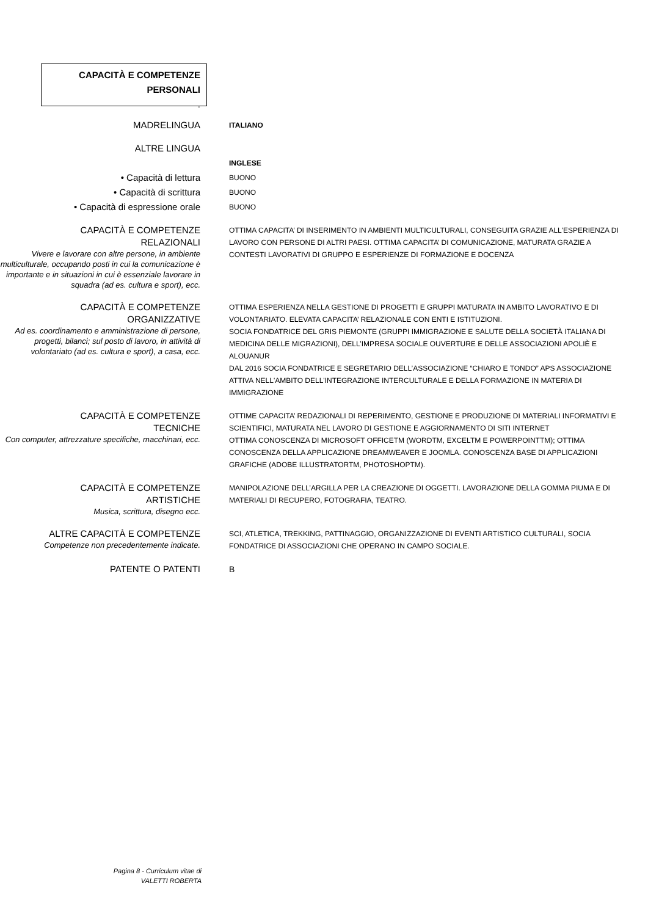CAPACITÀ E COMPETENZE
PERSONALI
.
MADRELINGUA
ITALIANO
ALTRE LINGUA
INGLESE
• Capacità di lettura
BUONO
• Capacità di scrittura
BUONO
• Capacità di espressione orale
BUONO
CAPACITÀ E COMPETENZE
RELAZIONALI
Vivere e lavorare con altre persone, in ambiente multiculturale, occupando posti in cui la comunicazione è importante e in situazioni in cui è essenziale lavorare in squadra (ad es. cultura e sport), ecc.
OTTIMA CAPACITA’ DI INSERIMENTO IN AMBIENTI MULTICULTURALI, CONSEGUITA GRAZIE ALL'ESPERIENZA DI LAVORO CON PERSONE DI ALTRI PAESI. OTTIMA CAPACITA’ DI COMUNICAZIONE, MATURATA GRAZIE A CONTESTI LAVORATIVI DI GRUPPO E ESPERIENZE DI FORMAZIONE E DOCENZA
CAPACITÀ E COMPETENZE
ORGANIZZATIVE
Ad es. coordinamento e amministrazione di persone, progetti, bilanci; sul posto di lavoro, in attività di volontariato (ad es. cultura e sport), a casa, ecc.
OTTIMA ESPERIENZA NELLA GESTIONE DI PROGETTI E GRUPPI MATURATA IN AMBITO LAVORATIVO E DI VOLONTARIATO. ELEVATA CAPACITA’ RELAZIONALE CON ENTI E ISTITUZIONI.
SOCIA FONDATRICE DEL GRIS PIEMONTE (GRUPPI IMMIGRAZIONE E SALUTE DELLA SOCIETÀ ITALIANA DI MEDICINA DELLE MIGRAZIONI), DELL’IMPRESA SOCIALE OUVERTURE E DELLE ASSOCIAZIONI APOLIÈ E ALOUANUR
DAL 2016 SOCIA FONDATRICE E SEGRETARIO DELL’ASSOCIAZIONE “CHIARO E TONDO” APS ASSOCIAZIONE ATTIVA NELL'AMBITO DELL'INTEGRAZIONE INTERCULTURALE E DELLA FORMAZIONE IN MATERIA DI IMMIGRAZIONE
CAPACITÀ E COMPETENZE
TECNICHE
Con computer, attrezzature specifiche, macchinari, ecc.
OTTIME CAPACITA’ REDAZIONALI DI REPERIMENTO, GESTIONE E PRODUZIONE DI MATERIALI INFORMATIVI E SCIENTIFICI, MATURATA NEL LAVORO DI GESTIONE E AGGIORNAMENTO DI SITI INTERNET
OTTIMA CONOSCENZA DI MICROSOFT OFFICETM (WORDTM, EXCELTM E POWERPOINTTM); OTTIMA CONOSCENZA DELLA APPLICAZIONE DREAMWEAVER E JOOMLA. CONOSCENZA BASE DI APPLICAZIONI GRAFICHE (ADOBE ILLUSTRATORTM, PHOTOSHOPTM).
CAPACITÀ E COMPETENZE
ARTISTICHE
Musica, scrittura, disegno ecc.
MANIPOLAZIONE DELL’ARGILLA PER LA CREAZIONE DI OGGETTI. LAVORAZIONE DELLA GOMMA PIUMA E DI MATERIALI DI RECUPERO, FOTOGRAFIA, TEATRO.
ALTRE CAPACITÀ E COMPETENZE
Competenze non precedentemente indicate.
SCI, ATLETICA, TREKKING, PATTINAGGIO, ORGANIZZAZIONE DI EVENTI ARTISTICO CULTURALI, SOCIA FONDATRICE DI ASSOCIAZIONI CHE OPERANO IN CAMPO SOCIALE.
PATENTE O PATENTI B
Pagina 8 - Curriculum vitae di
VALETTI ROBERTA